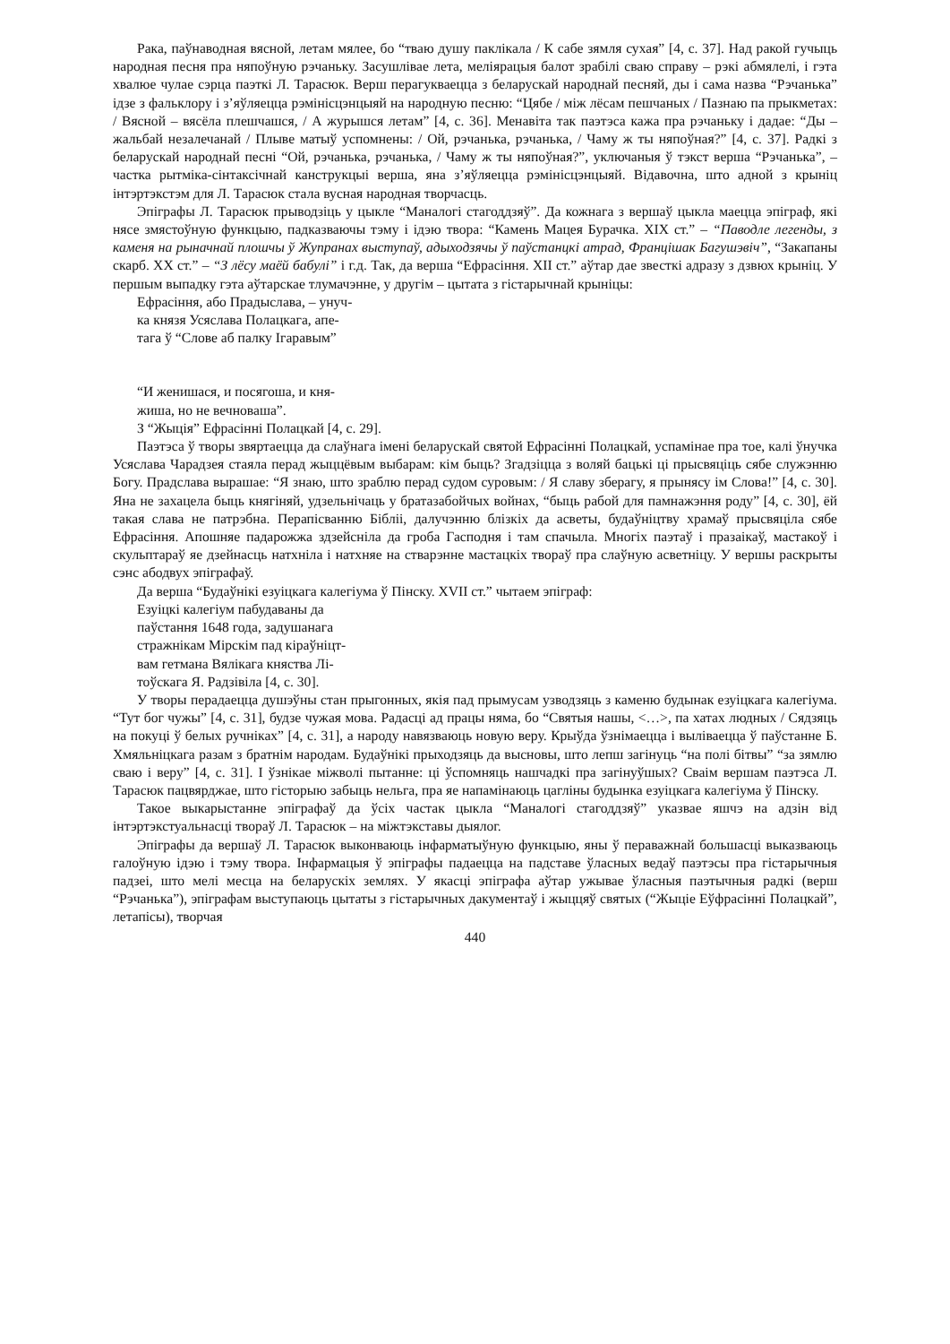Рака, паўнаводная вясной, летам мялее, бо “тваю душу паклікала / К сабе зямля сухая” [4, с. 37]. Над ракой гучыць народная песня пра няпоўную рэчаньку. Засушлівае лета, меліярацыя балот зрабілі сваю справу – рэкі абмялелі, і гэта хвалюе чулае сэрца паэткі Л. Тарасюк. Верш перагукваецца з беларускай народнай песняй, ды і сама назва “Рэчанька” ідзе з фальклору і з’яўляецца рэмінісцэнцыяй на народную песню: “Цябе / між лёсам пешчаных / Пазнаю па прыкметах: / Вясной – вясёла плешчашся, / А журышся летам” [4, с. 36]. Менавіта так паэтэса кажа пра рэчаньку і дадае: “Ды – жальбай незалечанай / Плыве матыў успомнены: / Ой, рэчанька, рэчанька, / Чаму ж ты няпоўная?” [4, с. 37]. Радкі з беларускай народнай песні “Ой, рэчанька, рэчанька, / Чаму ж ты няпоўная?”, уключаныя ў тэкст верша “Рэчанька”, – частка рытміка-сінтаксічнай канструкцыі верша, яна з’яўляецца рэмінісцэнцыяй. Відавочна, што адной з крыніц інтэртэкстэм для Л. Тарасюк стала вусная народная творчасць.
Эпіграфы Л. Тарасюк прыводзіць у цыкле “Маналогі стагоддзяў”. Да кожнага з вершаў цыкла маецца эпіграф, які нясе змястоўную функцыю, падказваючы тэму і ідэю твора: “Камень Мацея Бурачка. ХІХ ст.” – “Паводле легенды, з каменя на рынач­най плошчы ў Жупранах выступаў, адыходзячы ў паўстанцкі атрад, Францішак Багушэвіч”, “Закапаны скарб. ХХ ст.” – “З лёсу маёй бабулі” і г.д. Так, да верша “Ефрасіння. ХІІ ст.” аўтар дае звесткі адразу з дзвюх крыніц. У першым выпадку гэта аўтарскае тлумачэнне, у другім – цытата з гістарычнай крыніцы:
Ефрасіння, або Прадыслава, – унуч-
ка князя Усяслава Полацкага, апе-
тага ў “Слове аб палку Ігаравым”
“И женишася, и посягоша, и кня-
жиша, но не вечноваша”.
З “Жыція” Ефрасінні Полацкай [4, с. 29].
Паэтэса ў творы звяртаецца да слаўнага імені беларускай святой Ефрасінні Полацкай, успамінае пра тое, калі ўнучка Усяслава Чарадзея стаяла перад жыццёвым выбарам: кім быць? Згадзіцца з воляй бацькі ці прысвяціць сябе служэнню Богу. Прадслава вырашае: “Я знаю, што зраблю перад судом суровым: / Я славу зберагу, я прынясу ім Слова!” [4, с. 30]. Яна не захацела быць княгіняй, удзельнічаць у братазабойчых войнах, “быць рабой для памнажэння роду” [4, с. 30], ёй такая слава не патрэбна. Перапісванню Бібліі, далучэнню блізкіх да асветы, будаўніцтву храмаў прысвяціла сябе Ефрасіння. Апошняе падарожжа здзейсніла да гроба Гасподня і там спачыла. Многіх паэтаў і празаікаў, мастакоў і скульптараў яе дзейнасць натхніла і натхняе на стварэнне мастацкіх твораў пра слаўную асветніцу. У вершы раскрыты сэнс абодвух эпіграфаў.
Да верша “Будаўнікі езуіцкага калегіума ў Пінску. XVII ст.” чытаем эпіграф:
Езуіцкі калегіум пабудаваны да
паўстання 1648 года, задушанага
стражнікам Мірскім пад кіраўніцт-
вам гетмана Вялікага княства Лі-
тоўскага Я. Радзівіла [4, с. 30].
У творы перадаецца душэўны стан прыгонных, якія пад прымусам узводзяць з каменю будынак езуіцкага калегіума. “Тут бог чужы” [4, с. 31], будзе чужая мова. Радасці ад працы няма, бо “Святыя нашы, <…>, па хатах людных / Сядзяць на покуці ў белых ручніках” [4, с. 31], а народу навязваюць новую веру. Крыўда ўзнімаецца і выліваецца ў паўстанне Б. Хмяльніцкага разам з братнім народам. Будаўнікі прыходзяць да высновы, што лепш загінуць “на полі бітвы” “за зямлю сваю і веру” [4, с. 31]. І ўзнікае міжволі пытанне: ці ўспомняць нашчадкі пра загінуўшых? Сваім вершам паэтэса Л. Тарасюк пацвярджае, што гісторыю забыць нельга, пра яе напамінаюць цагліны будынка езуіцкага калегіума ў Пінску.
Такое выкарыстанне эпіграфаў да ўсіх частак цыкла “Маналогі стагоддзяў” указвае яшчэ на адзін від інтэртэкстуальнасці твораў Л. Тарасюк – на міжтэкставы дыялог.
Эпіграфы да вершаў Л. Тарасюк выконваюць інфарматыўную функцыю, яны ў пераважнай большасці выказваюць галоўную ідэю і тэму твора. Інфармацыя ў эпіграфы падаецца на падставе ўласных ведаў паэтэсы пра гістарычныя падзеі, што мелі месца на беларускіх землях. У якасці эпіграфа аўтар ужывае ўласныя паэтычныя радкі (верш “Рэчанька”), эпіграфам выступаюць цытаты з гістарычных дакументаў і жыццяў святых (“Жыціе Еўфрасінні Полацкай”, летапісы), творчая
440